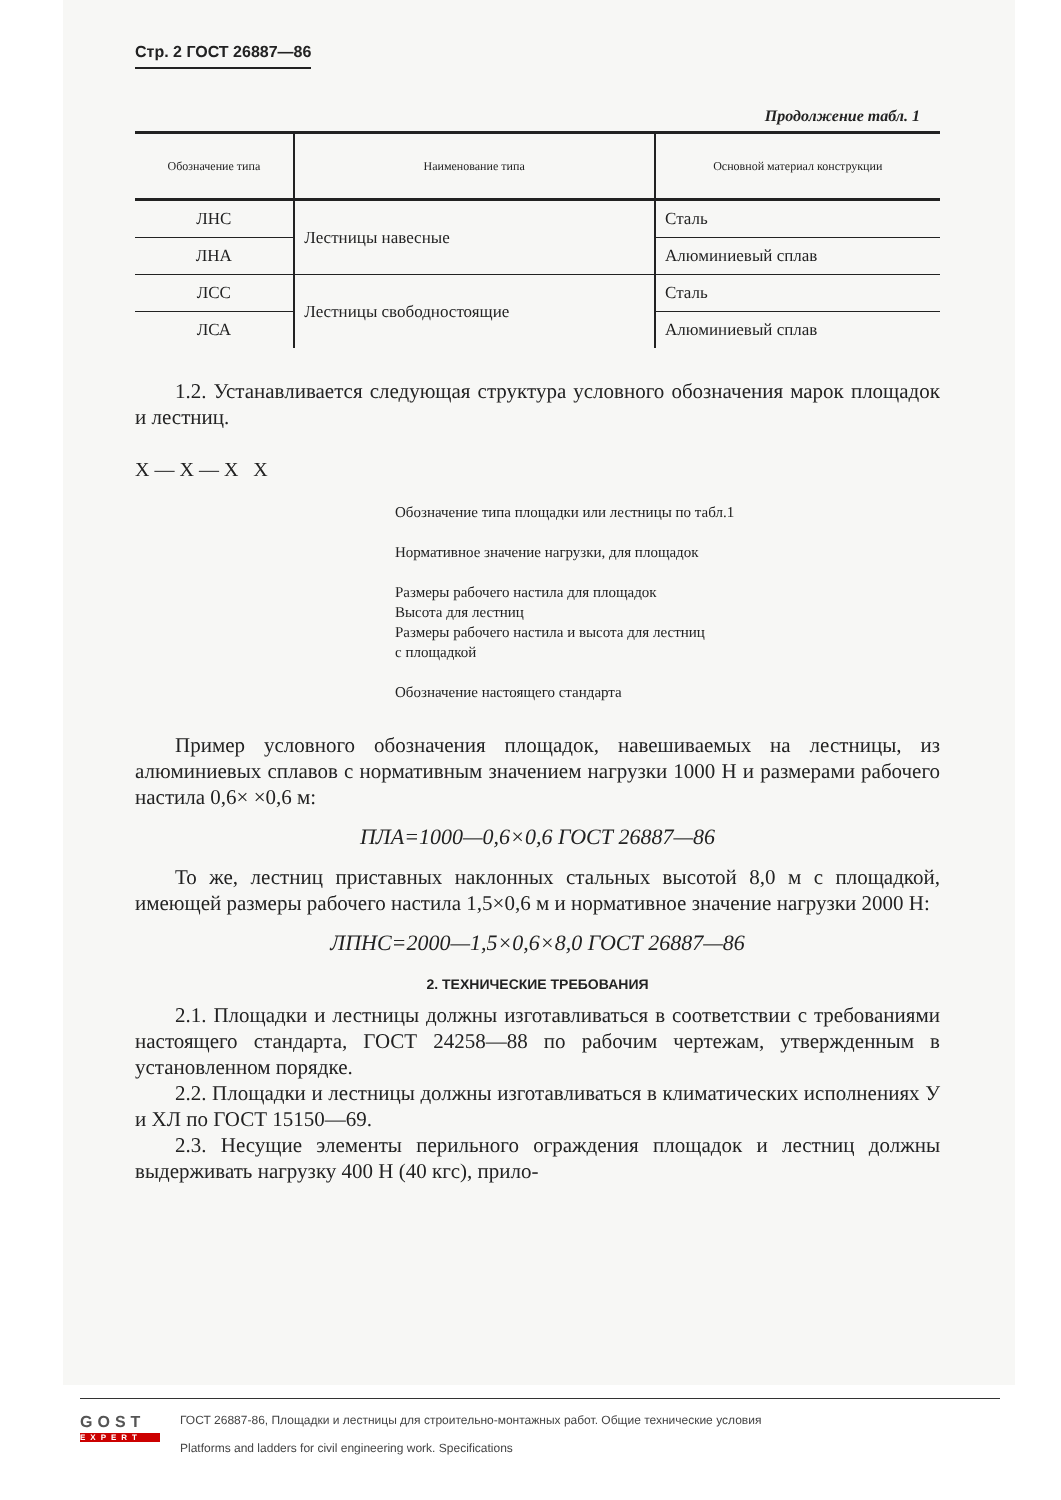Стр. 2 ГОСТ 26887—86
Продолжение табл. 1
| Обозначение типа | Наименование типа | Основной материал конструкции |
| --- | --- | --- |
| ЛНС | Лестницы навесные | Сталь |
| ЛНА | | Алюминиевый сплав |
| ЛСС | Лестницы свободностоящие | Сталь |
| ЛСА | | Алюминиевый сплав |
1.2. Устанавливается следующая структура условного обозначения марок площадок и лестниц.
X — X — X X
Обозначение типа площадки или лестницы по табл.1
Нормативное значение нагрузки, для площадок
Размеры рабочего настила для площадок
Высота для лестниц
Размеры рабочего настила и высота для лестниц
с площадкой
Обозначение настоящего стандарта
Пример условного обозначения площадок, навешиваемых на лестницы, из алюминиевых сплавов с нормативным значением нагрузки 1000 Н и размерами рабочего настила 0,6× ×0,6 м:
ПЛА=1000—0,6×0,6 ГОСТ 26887—86
То же, лестниц приставных наклонных стальных высотой 8,0 м с площадкой, имеющей размеры рабочего настила 1,5×0,6 м и нормативное значение нагрузки 2000 Н:
ЛПНС=2000—1,5×0,6×8,0 ГОСТ 26887—86
2. ТЕХНИЧЕСКИЕ ТРЕБОВАНИЯ
2.1. Площадки и лестницы должны изготавливаться в соответствии с требованиями настоящего стандарта, ГОСТ 24258—88 по рабочим чертежам, утвержденным в установленном порядке.
2.2. Площадки и лестницы должны изготавливаться в климатических исполнениях У и ХЛ по ГОСТ 15150—69.
2.3. Несущие элементы перильного ограждения площадок и лестниц должны выдерживать нагрузку 400 Н (40 кгс), прило-
GOST
EXPERT
ГОСТ 26887-86, Площадки и лестницы для строительно-монтажных работ. Общие технические условия
Platforms and ladders for civil engineering work. Specifications